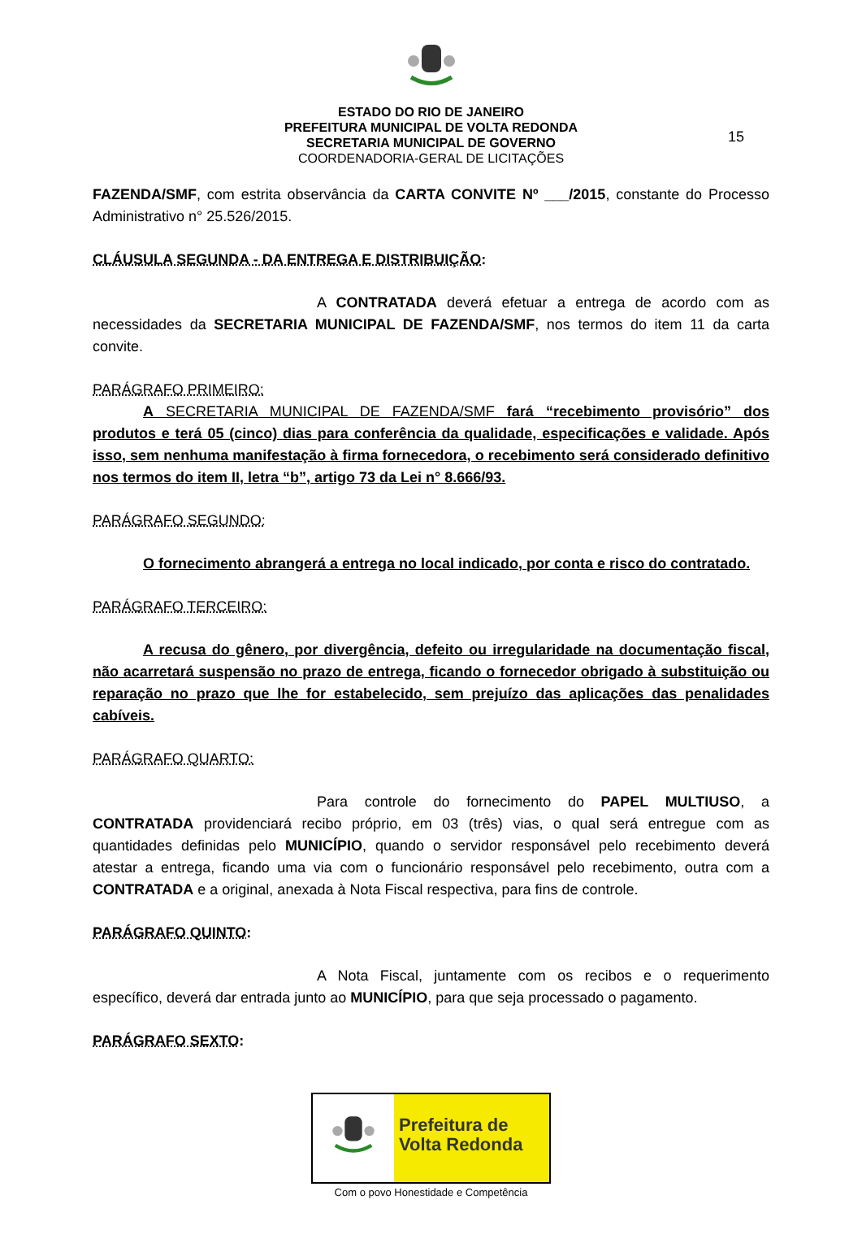15
ESTADO DO RIO DE JANEIRO
PREFEITURA MUNICIPAL DE VOLTA REDONDA
SECRETARIA MUNICIPAL DE GOVERNO
COORDENADORIA-GERAL DE LICITAÇÕES
FAZENDA/SMF, com estrita observância da CARTA CONVITE Nº ___/2015, constante do Processo Administrativo n° 25.526/2015.
CLÁUSULA SEGUNDA - DA ENTREGA E DISTRIBUIÇÃO:
A CONTRATADA deverá efetuar a entrega de acordo com as necessidades da SECRETARIA MUNICIPAL DE FAZENDA/SMF, nos termos do item 11 da carta convite.
PARÁGRAFO PRIMEIRO:
A SECRETARIA MUNICIPAL DE FAZENDA/SMF fará “recebimento provisório” dos produtos e terá 05 (cinco) dias para conferência da qualidade, especificações e validade. Após isso, sem nenhuma manifestação à firma fornecedora, o recebimento será considerado definitivo nos termos do item II, letra “b”, artigo 73 da Lei n° 8.666/93.
PARÁGRAFO SEGUNDO:
O fornecimento abrangerá a entrega no local indicado, por conta e risco do contratado.
PARÁGRAFO TERCEIRO:
A recusa do gênero, por divergência, defeito ou irregularidade na documentação fiscal, não acarretará suspensão no prazo de entrega, ficando o fornecedor obrigado à substituição ou reparação no prazo que lhe for estabelecido, sem prejuízo das aplicações das penalidades cabíveis.
PARÁGRAFO QUARTO:
Para controle do fornecimento do PAPEL MULTIUSO, a CONTRATADA providenciará recibo próprio, em 03 (três) vias, o qual será entregue com as quantidades definidas pelo MUNICÍPIO, quando o servidor responsável pelo recebimento deverá atestar a entrega, ficando uma via com o funcionário responsável pelo recebimento, outra com a CONTRATADA e a original, anexada à Nota Fiscal respectiva, para fins de controle.
PARÁGRAFO QUINTO:
A Nota Fiscal, juntamente com os recibos e o requerimento específico, deverá dar entrada junto ao MUNICÍPIO, para que seja processado o pagamento.
PARÁGRAFO SEXTO:
Prefeitura de
Volta Redonda
Com o povo Honestidade e Competência